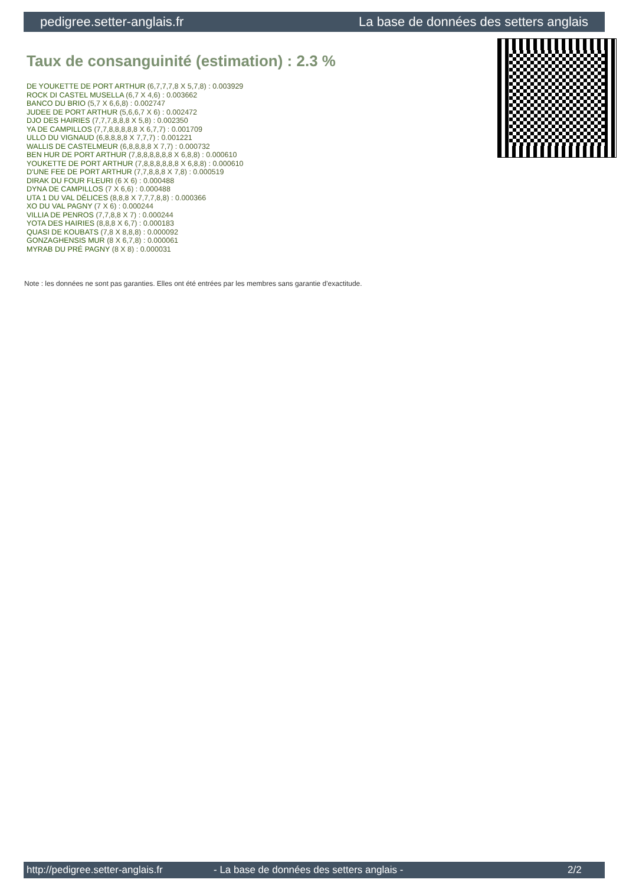pedigree.setter-anglais.fr La base de données des setters anglais
Taux de consanguinité (estimation) : 2.3 %
DE YOUKETTE DE PORT ARTHUR (6,7,7,7,8 X 5,7,8) : 0.003929
ROCK DI CASTEL MUSELLA (6,7 X 4,6) : 0.003662
BANCO DU BRIO (5,7 X 6,6,8) : 0.002747
JUDEE DE PORT ARTHUR (5,6,6,7 X 6) : 0.002472
DJO DES HAIRIES (7,7,7,8,8,8 X 5,8) : 0.002350
YA DE CAMPILLOS (7,7,8,8,8,8,8 X 6,7,7) : 0.001709
ULLO DU VIGNAUD (6,8,8,8,8 X 7,7,7) : 0.001221
WALLIS DE CASTELMEUR (6,8,8,8,8 X 7,7) : 0.000732
BEN HUR DE PORT ARTHUR (7,8,8,8,8,8,8 X 6,8,8) : 0.000610
YOUKETTE DE PORT ARTHUR (7,8,8,8,8,8,8 X 6,8,8) : 0.000610
D'UNE FEE DE PORT ARTHUR (7,7,8,8,8 X 7,8) : 0.000519
DIRAK DU FOUR FLEURI (6 X 6) : 0.000488
DYNA DE CAMPILLOS (7 X 6,6) : 0.000488
UTA 1 DU VAL DÉLICES (8,8,8 X 7,7,7,8,8) : 0.000366
XO DU VAL PAGNY (7 X 6) : 0.000244
VILLIA DE PENROS (7,7,8,8 X 7) : 0.000244
YOTA DES HAIRIES (8,8,8 X 6,7) : 0.000183
QUASI DE KOUBATS (7,8 X 8,8,8) : 0.000092
GONZAGHENSIS MUR (8 X 6,7,8) : 0.000061
MYRAB DU PRÉ PAGNY (8 X 8) : 0.000031
Note : les données ne sont pas garanties. Elles ont été entrées par les membres sans garantie d'exactitude.
http://pedigree.setter-anglais.fr - La base de données des setters anglais - 2/2